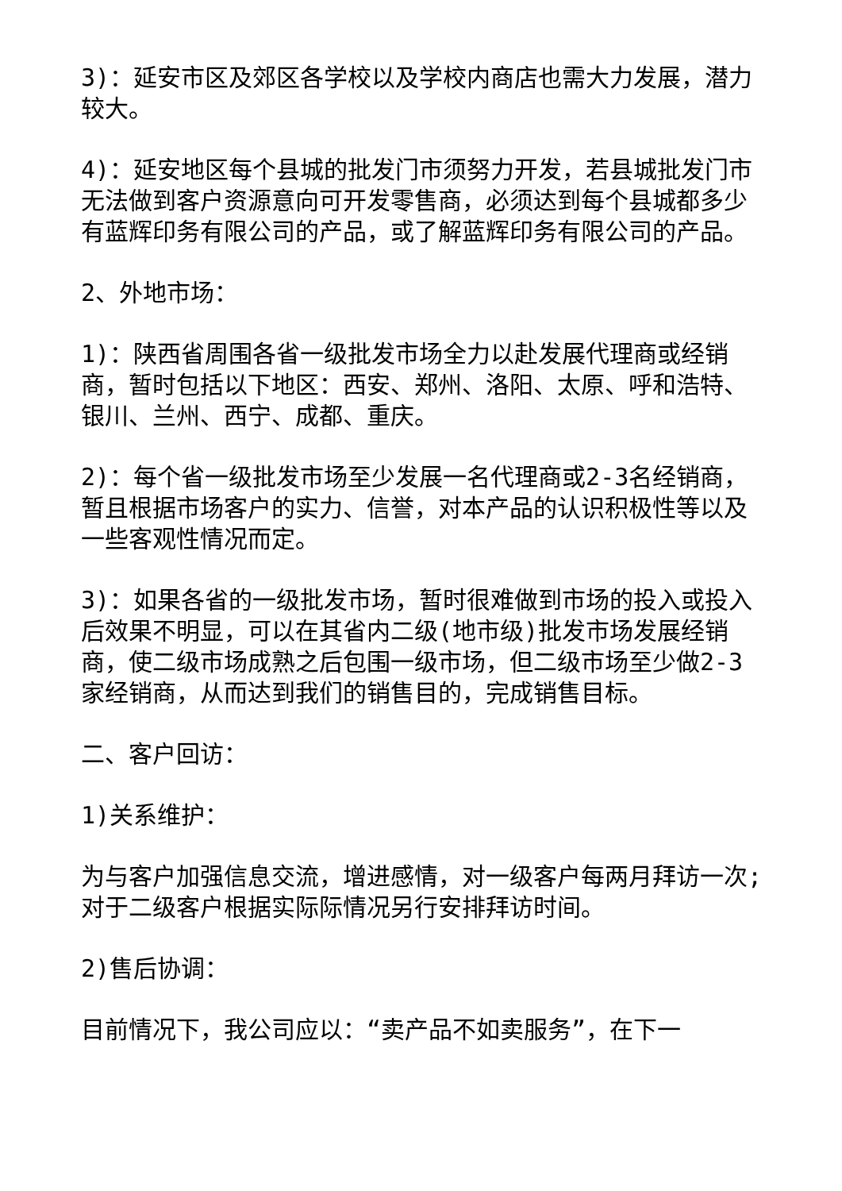3)：延安市区及郊区各学校以及学校内商店也需大力发展，潜力较大。
4)：延安地区每个县城的批发门市须努力开发，若县城批发门市无法做到客户资源意向可开发零售商，必须达到每个县城都多少有蓝辉印务有限公司的产品，或了解蓝辉印务有限公司的产品。
2、外地市场：
1)：陕西省周围各省一级批发市场全力以赴发展代理商或经销商，暂时包括以下地区：西安、郑州、洛阳、太原、呼和浩特、银川、兰州、西宁、成都、重庆。
2)：每个省一级批发市场至少发展一名代理商或2-3名经销商，暂且根据市场客户的实力、信誉，对本产品的认识积极性等以及一些客观性情况而定。
3)：如果各省的一级批发市场，暂时很难做到市场的投入或投入后效果不明显，可以在其省内二级(地市级)批发市场发展经销商，使二级市场成熟之后包围一级市场，但二级市场至少做2-3家经销商，从而达到我们的销售目的，完成销售目标。
二、客户回访：
1)关系维护：
为与客户加强信息交流，增进感情，对一级客户每两月拜访一次;对于二级客户根据实际际情况另行安排拜访时间。
2)售后协调：
目前情况下，我公司应以：“卖产品不如卖服务”，在下一